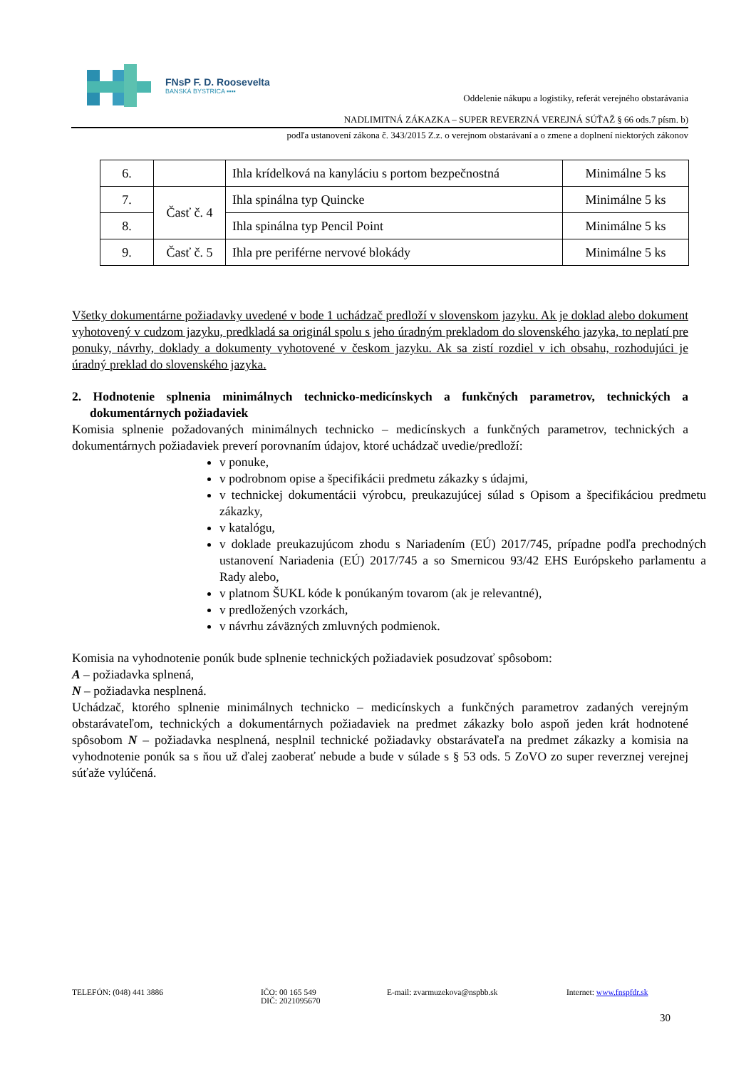FNsP F. D. Roosevelta
BANSKÁ BYSTRICA ▪▪▪▪
Oddelenie nákupu a logistiky, referát verejného obstarávania
NADLIMITNÁ ZÁKAZKA – SUPER REVERZNÁ VEREJNÁ SÚŤAŽ § 66 ods.7 písm. b)
podľa ustanovení zákona č. 343/2015 Z.z. o verejnom obstarávaní a o zmene a doplnení niektorých zákonov
| 6. | | Ihla krídelková na kanyláciu s portom bezpečnostná | Minimálne 5 ks |
| 7. | Časť č. 4 | Ihla spinálna typ Quincke | Minimálne 5 ks |
| 8. | | Ihla spinálna typ Pencil Point | Minimálne 5 ks |
| 9. | Časť č. 5 | Ihla pre periférne nervové blokády | Minimálne 5 ks |
Všetky dokumentárne požiadavky uvedené v bode 1 uchádzač predloží v slovenskom jazyku. Ak je doklad alebo dokument vyhotovený v cudzom jazyku, predkladá sa originál spolu s jeho úradným prekladom do slovenského jazyka, to neplatí pre ponuky, návrhy, doklady a dokumenty vyhotovené v českom jazyku. Ak sa zistí rozdiel v ich obsahu, rozhodujúci je úradný preklad do slovenského jazyka.
2. Hodnotenie splnenia minimálnych technicko-medicínskych a funkčných parametrov, technických a dokumentárnych požiadaviek
Komisia splnenie požadovaných minimálnych technicko – medicínskych a funkčných parametrov, technických a dokumentárnych požiadaviek preverí porovnaním údajov, ktoré uchádzač uvedie/predloží:
v ponuke,
v podrobnom opise a špecifikácii predmetu zákazky s údajmi,
v technickej dokumentácii výrobcu, preukazujúcej súlad s Opisom a špecifikáciou predmetu zákazky,
v katalógu,
v doklade preukazujúcom zhodu s Nariadením (EÚ) 2017/745, prípadne podľa prechodných ustanovení Nariadenia (EÚ) 2017/745 a so Smernicou 93/42 EHS Európskeho parlamentu a Rady alebo,
v platnom ŠUKL kóde k ponúkaným tovarom (ak je relevantné),
v predložených vzorkách,
v návrhu záväzných zmluvných podmienok.
Komisia na vyhodnotenie ponúk bude splnenie technických požiadaviek posudzovať spôsobom:
A – požiadavka splnená,
N – požiadavka nesplnená.
Uchádzač, ktorého splnenie minimálnych technicko – medicínskych a funkčných parametrov zadaných verejným obstarávateľom, technických a dokumentárnych požiadaviek na predmet zákazky bolo aspoň jeden krát hodnotené spôsobom N – požiadavka nesplnená, nesplnil technické požiadavky obstarávateľa na predmet zákazky a komisia na vyhodnotenie ponúk sa s ňou už ďalej zaoberať nebude a bude v súlade s § 53 ods. 5 ZoVO zo super reverznej verejnej súťaže vylúčená.
TELEFÓN: (048) 441 3886 IČO: 00 165 549
DIČ: 2021095670
E-mail: zvarmuzekova@nspbb.sk Internet: www.fnspfdr.sk
30